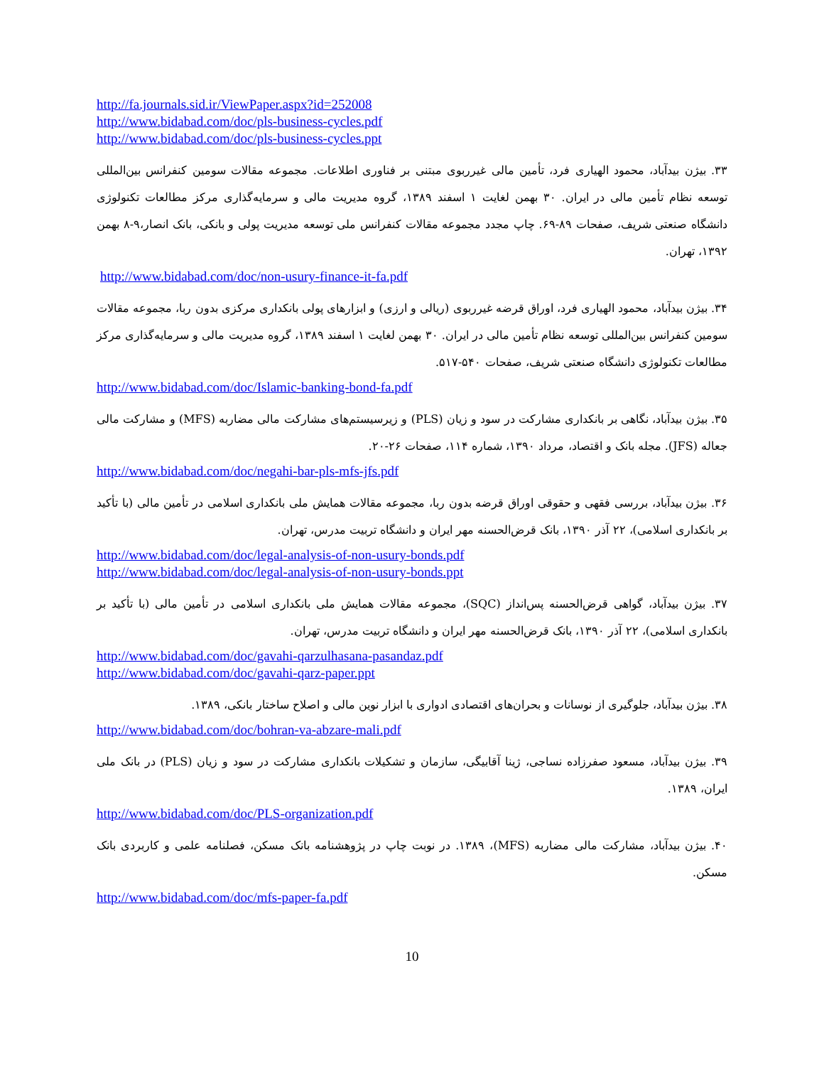http://fa.journals.sid.ir/ViewPaper.aspx?id=252008
http://www.bidabad.com/doc/pls-business-cycles.pdf
http://www.bidabad.com/doc/pls-business-cycles.ppt
۳۳. بیژن بیدآباد، محمود الهیاری فرد، تأمین مالی غیرربوی مبتنی بر فناوری اطلاعات. مجموعه مقالات سومین کنفرانس بین‌المللی توسعه نظام تأمین مالی در ایران. ۳۰ بهمن لغایت ۱ اسفند ۱۳۸۹، گروه مدیریت مالی و سرمایه‌گذاری مرکز مطالعات تکنولوژی دانشگاه صنعتی شریف، صفحات ۸۹-۶۹. چاپ مجدد مجموعه مقالات کنفرانس ملی توسعه مدیریت پولی و بانکی، بانک انصار،۹-۸ بهمن ۱۳۹۲، تهران.
http://www.bidabad.com/doc/non-usury-finance-it-fa.pdf
۳۴. بیژن بیدآباد، محمود الهیاری فرد، اوراق قرضه غیرربوی (ریالی و ارزی) و ابزارهای پولی بانکداری مرکزی بدون ربا، مجموعه مقالات سومین کنفرانس بین‌المللی توسعه نظام تأمین مالی در ایران. ۳۰ بهمن لغایت ۱ اسفند ۱۳۸۹، گروه مدیریت مالی و سرمایه‌گذاری مرکز مطالعات تکنولوژی دانشگاه صنعتی شریف، صفحات ۵۴۰-۵۱۷.
http://www.bidabad.com/doc/Islamic-banking-bond-fa.pdf
۳۵. بیژن بیدآباد، نگاهی بر بانکداری مشارکت در سود و زیان (PLS) و زیرسیستم‌های مشارکت مالی مضاربه (MFS) و مشارکت مالی جعاله (JFS). مجله بانک و اقتصاد، مرداد ۱۳۹۰، شماره ۱۱۴، صفحات ۲۶-۲۰.
http://www.bidabad.com/doc/negahi-bar-pls-mfs-jfs.pdf
۳۶. بیژن بیدآباد، بررسی فقهی و حقوقی اوراق قرضه بدون ربا، مجموعه مقالات همایش ملی بانکداری اسلامی در تأمین مالی (با تأکید بر بانکداری اسلامی)، ۲۲ آذر ۱۳۹۰، بانک قرض‌الحسنه مهر ایران و دانشگاه تربیت مدرس، تهران.
http://www.bidabad.com/doc/legal-analysis-of-non-usury-bonds.pdf
http://www.bidabad.com/doc/legal-analysis-of-non-usury-bonds.ppt
۳۷. بیژن بیدآباد، گواهی قرض‌الحسنه پس‌انداز (SQC)، مجموعه مقالات همایش ملی بانکداری اسلامی در تأمین مالی (با تأکید بر بانکداری اسلامی)، ۲۲ آذر ۱۳۹۰، بانک قرض‌الحسنه مهر ایران و دانشگاه تربیت مدرس، تهران.
http://www.bidabad.com/doc/gavahi-qarzulhasana-pasandaz.pdf
http://www.bidabad.com/doc/gavahi-qarz-paper.ppt
۳۸. بیژن بیدآباد، جلوگیری از نوسانات و بحران‌های اقتصادی ادواری با ابزار نوین مالی و اصلاح ساختار بانکی، ۱۳۸۹.
http://www.bidabad.com/doc/bohran-va-abzare-mali.pdf
۳۹. بیژن بیدآباد، مسعود صفرزاده نساجی، ژینا آقابیگی، سازمان و تشکیلات بانکداری مشارکت در سود و زیان (PLS) در بانک ملی ایران، ۱۳۸۹.
http://www.bidabad.com/doc/PLS-organization.pdf
۴۰. بیژن بیدآباد، مشارکت مالی مضاربه (MFS)، ۱۳۸۹. در نوبت چاپ در پژوهشنامه بانک مسکن، فصلنامه علمی و کاربردی بانک مسکن.
http://www.bidabad.com/doc/mfs-paper-fa.pdf
10